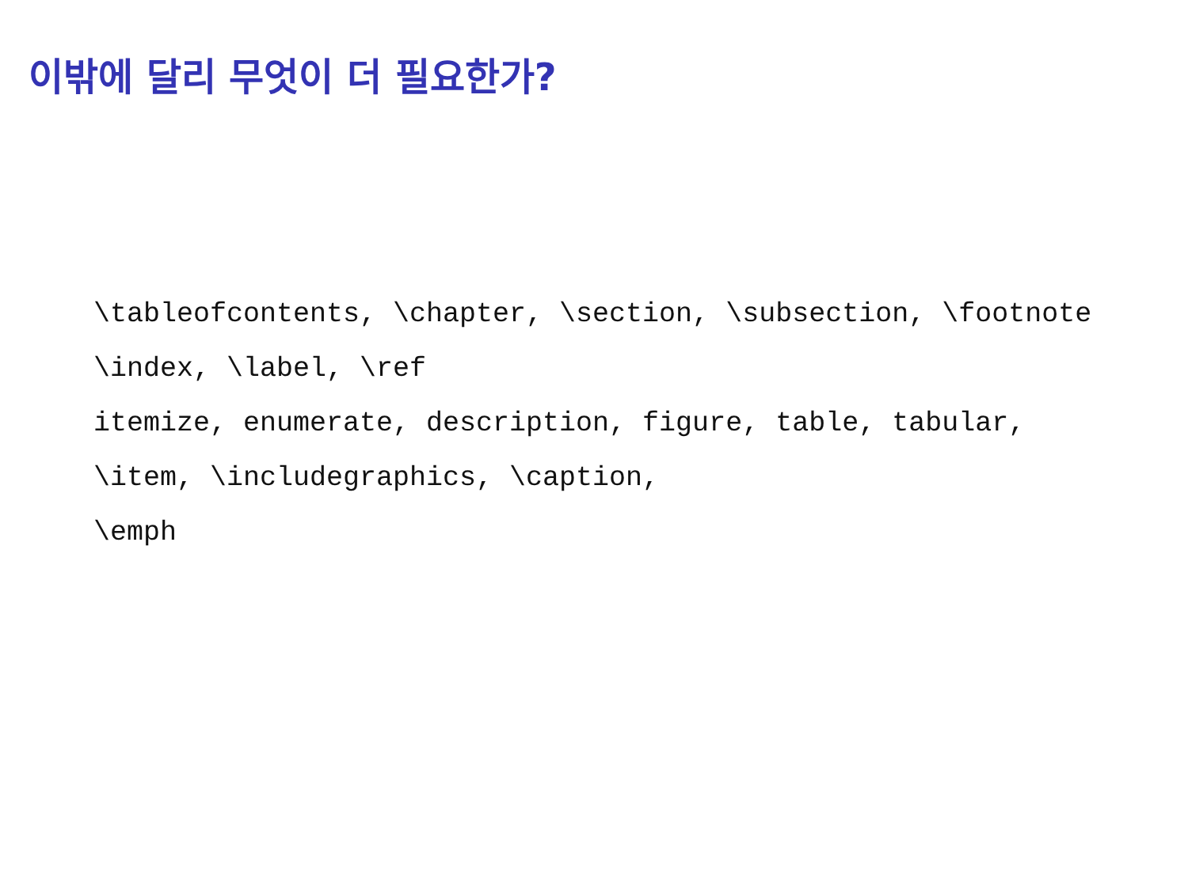이밖에 달리 무엇이 더 필요한가?
\tableofcontents, \chapter, \section, \subsection, \footnote
\index, \label, \ref
itemize, enumerate, description, figure, table, tabular,
\item, \includegraphics, \caption,
\emph